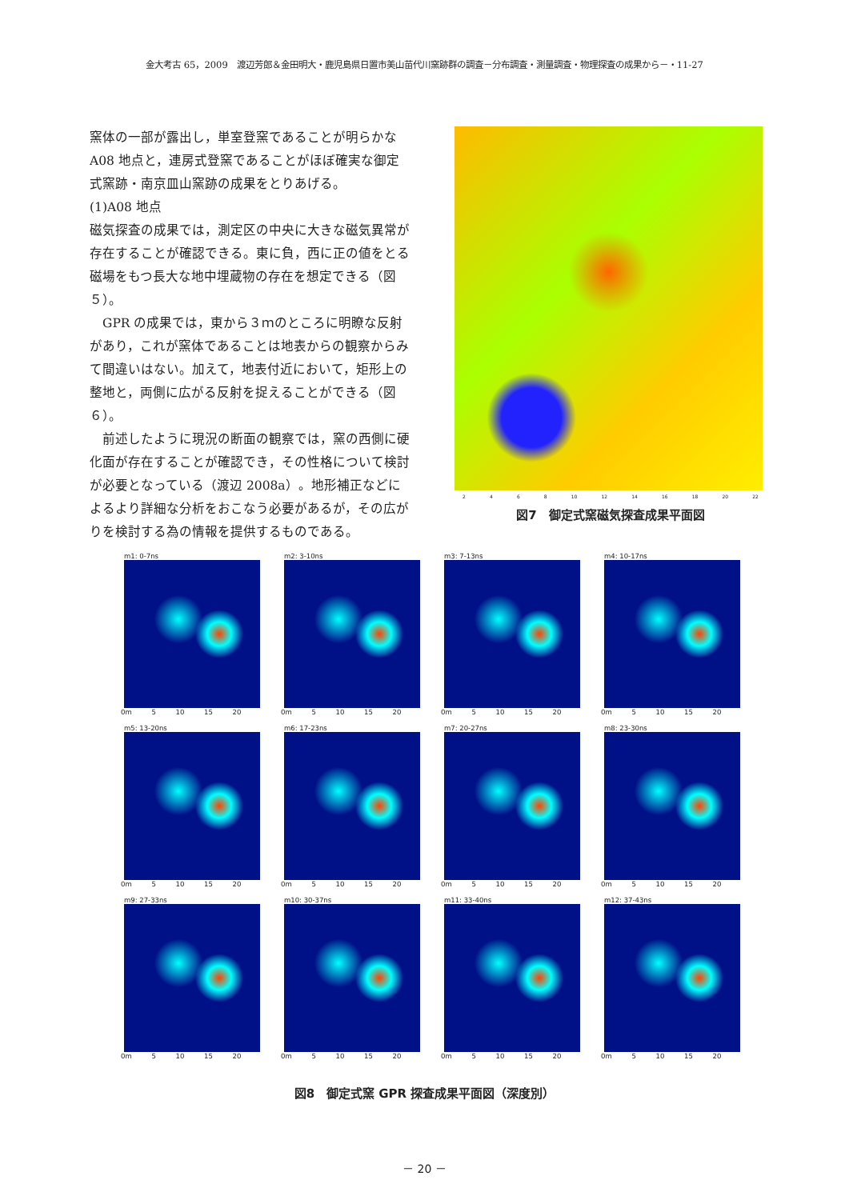金大考古 65，2009　渡辺芳郎＆金田明大・鹿児島県日置市美山苗代川窯跡群の調査－分布調査・測量調査・物理探査の成果から－・11-27
窯体の一部が露出し，単室登窯であることが明らかなA08 地点と，連房式登窯であることがほぼ確実な御定式窯跡・南京皿山窯跡の成果をとりあげる。
(1)A08 地点
磁気探査の成果では，測定区の中央に大きな磁気異常が存在することが確認できる。東に負，西に正の値をとる磁場をもつ長大な地中埋蔵物の存在を想定できる（図５）。
　GPR の成果では，東から３ｍのところに明瞭な反射があり，これが窯体であることは地表からの観察からみて間違いはない。加えて，地表付近において，矩形上の整地と，両側に広がる反射を捉えることができる（図６）。
　前述したように現況の断面の観察では，窯の西側に硬化面が存在することが確認でき，その性格について検討が必要となっている（渡辺 2008a）。地形補正などによるより詳細な分析をおこなう必要があるが，その広がりを検討する為の情報を提供するものである。
2 4 6 8 10 12 14 16 18 20 22
図7　御定式窯磁気探査成果平面図
m1: 0-7ns
0m 5 10 15 20
m2: 3-10ns
0m 5 10 15 20
m3: 7-13ns
0m 5 10 15 20
m4: 10-17ns
0m 5 10 15 20
m5: 13-20ns
0m 5 10 15 20
m6: 17-23ns
0m 5 10 15 20
m7: 20-27ns
0m 5 10 15 20
m8: 23-30ns
0m 5 10 15 20
m9: 27-33ns
0m 5 10 15 20
m10: 30-37ns
0m 5 10 15 20
m11: 33-40ns
0m 5 10 15 20
m12: 37-43ns
0m 5 10 15 20
図8　御定式窯 GPR 探査成果平面図（深度別）
－ 20 －